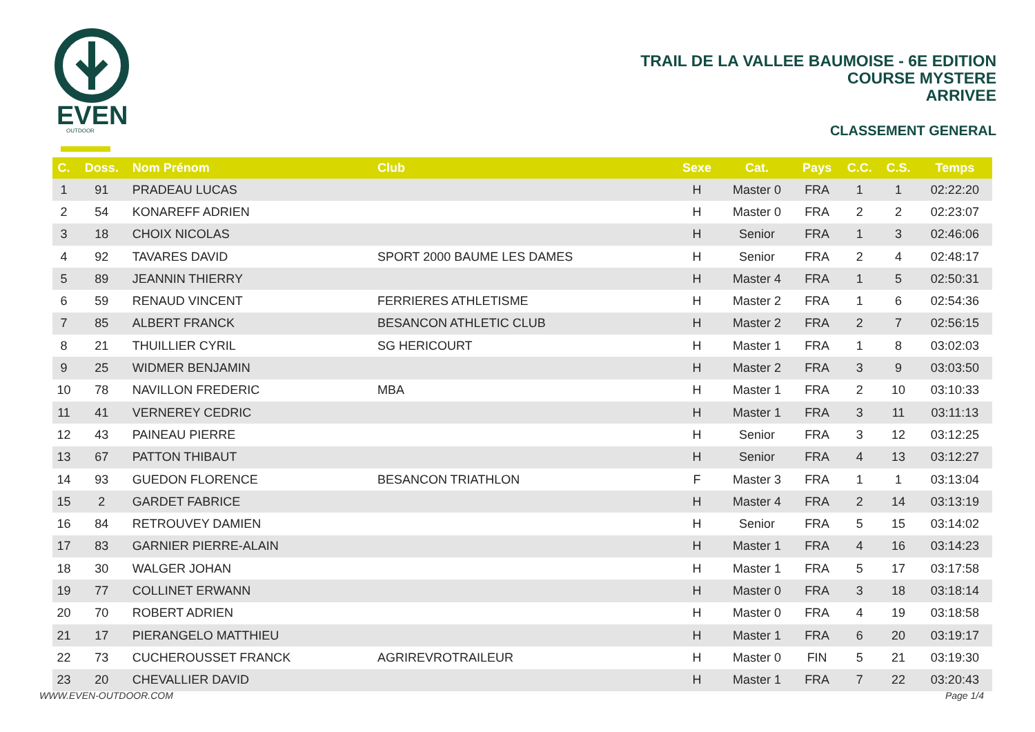EVEN
OUTDOOR
TRAIL DE LA VALLEE BAUMOISE - 6E EDITION
COURSE MYSTERE
ARRIVEE
CLASSEMENT GENERAL
| C. | Doss. | Nom Prénom | Club | Sexe | Cat. | Pays | C.C. | C.S. | Temps |
| --- | --- | --- | --- | --- | --- | --- | --- | --- | --- |
| 1 | 91 | PRADEAU LUCAS | | H | Master 0 | FRA | 1 | 1 | 02:22:20 |
| 2 | 54 | KONAREFF ADRIEN | | H | Master 0 | FRA | 2 | 2 | 02:23:07 |
| 3 | 18 | CHOIX NICOLAS | | H | Senior | FRA | 1 | 3 | 02:46:06 |
| 4 | 92 | TAVARES DAVID | SPORT 2000 BAUME LES DAMES | H | Senior | FRA | 2 | 4 | 02:48:17 |
| 5 | 89 | JEANNIN THIERRY | | H | Master 4 | FRA | 1 | 5 | 02:50:31 |
| 6 | 59 | RENAUD VINCENT | FERRIERES ATHLETISME | H | Master 2 | FRA | 1 | 6 | 02:54:36 |
| 7 | 85 | ALBERT FRANCK | BESANCON ATHLETIC CLUB | H | Master 2 | FRA | 2 | 7 | 02:56:15 |
| 8 | 21 | THUILLIER CYRIL | SG HERICOURT | H | Master 1 | FRA | 1 | 8 | 03:02:03 |
| 9 | 25 | WIDMER BENJAMIN | | H | Master 2 | FRA | 3 | 9 | 03:03:50 |
| 10 | 78 | NAVILLON FREDERIC | MBA | H | Master 1 | FRA | 2 | 10 | 03:10:33 |
| 11 | 41 | VERNEREY CEDRIC | | H | Master 1 | FRA | 3 | 11 | 03:11:13 |
| 12 | 43 | PAINEAU PIERRE | | H | Senior | FRA | 3 | 12 | 03:12:25 |
| 13 | 67 | PATTON THIBAUT | | H | Senior | FRA | 4 | 13 | 03:12:27 |
| 14 | 93 | GUEDON FLORENCE | BESANCON TRIATHLON | F | Master 3 | FRA | 1 | 1 | 03:13:04 |
| 15 | 2 | GARDET FABRICE | | H | Master 4 | FRA | 2 | 14 | 03:13:19 |
| 16 | 84 | RETROUVEY DAMIEN | | H | Senior | FRA | 5 | 15 | 03:14:02 |
| 17 | 83 | GARNIER PIERRE-ALAIN | | H | Master 1 | FRA | 4 | 16 | 03:14:23 |
| 18 | 30 | WALGER JOHAN | | H | Master 1 | FRA | 5 | 17 | 03:17:58 |
| 19 | 77 | COLLINET ERWANN | | H | Master 0 | FRA | 3 | 18 | 03:18:14 |
| 20 | 70 | ROBERT ADRIEN | | H | Master 0 | FRA | 4 | 19 | 03:18:58 |
| 21 | 17 | PIERANGELO MATTHIEU | | H | Master 1 | FRA | 6 | 20 | 03:19:17 |
| 22 | 73 | CUCHEROUSSET FRANCK | AGRIREVROTRAILEUR | H | Master 0 | FIN | 5 | 21 | 03:19:30 |
| 23 | 20 | CHEVALLIER DAVID | | H | Master 1 | FRA | 7 | 22 | 03:20:43 |
WWW.EVEN-OUTDOOR.COM Page 1/4